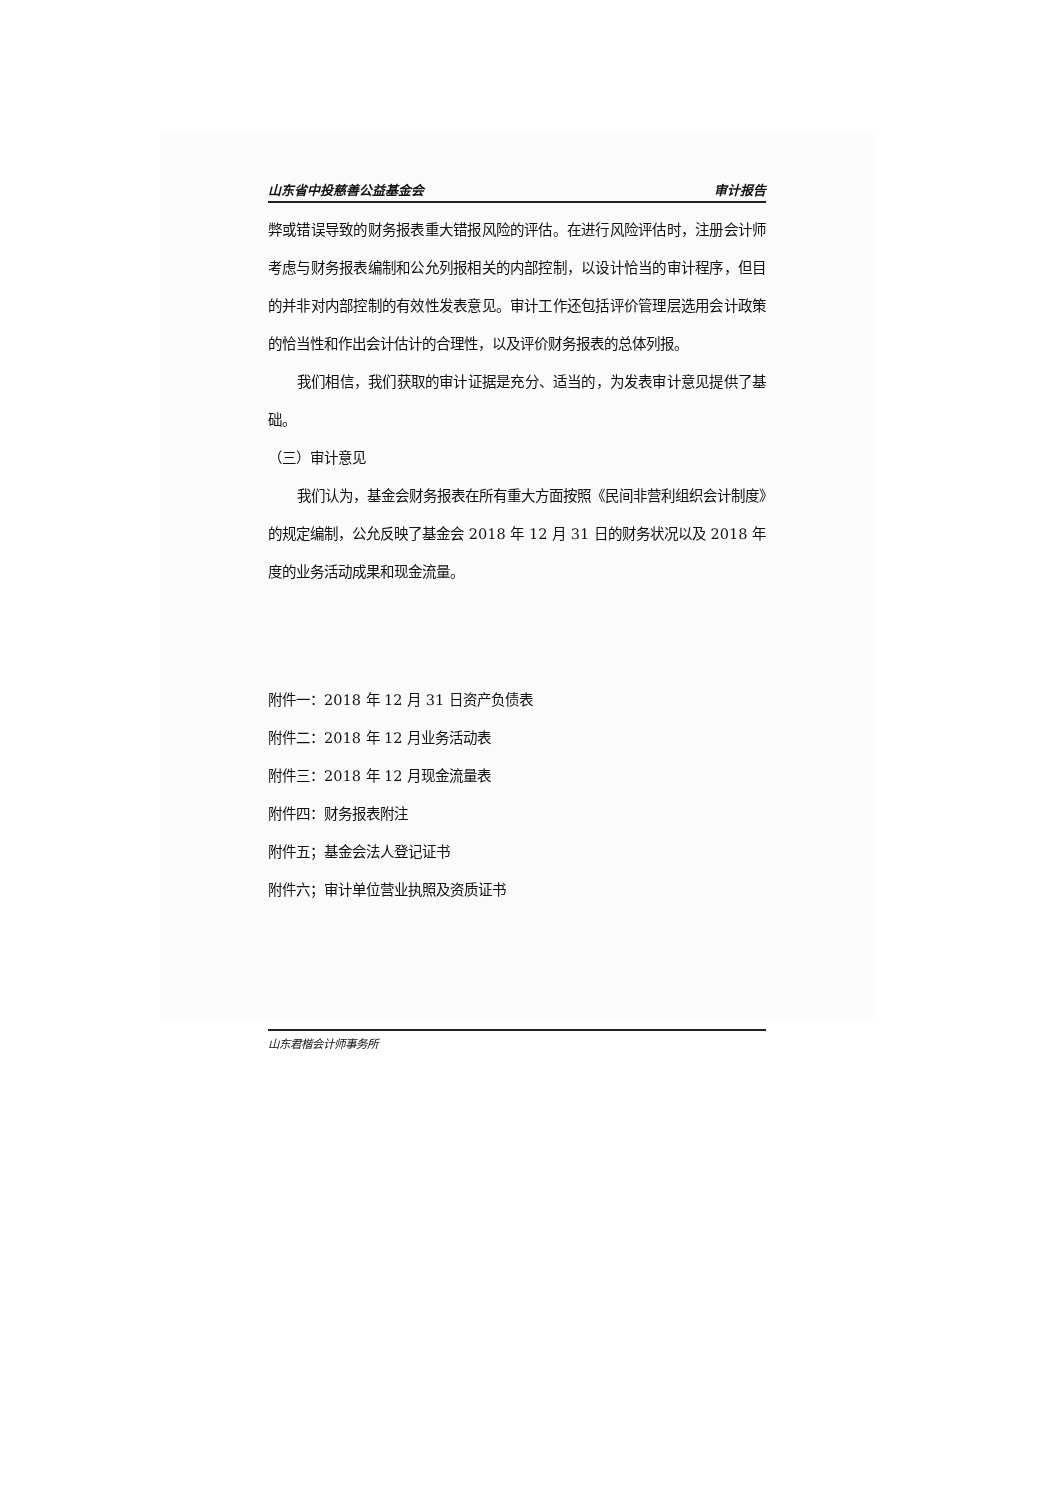山东省中投慈善公益基金会 审计报告
弊或错误导致的财务报表重大错报风险的评估。在进行风险评估时，注册会计师考虑与财务报表编制和公允列报相关的内部控制，以设计恰当的审计程序，但目的并非对内部控制的有效性发表意见。审计工作还包括评价管理层选用会计政策的恰当性和作出会计估计的合理性，以及评价财务报表的总体列报。
我们相信，我们获取的审计证据是充分、适当的，为发表审计意见提供了基础。
（三）审计意见
我们认为，基金会财务报表在所有重大方面按照《民间非营利组织会计制度》的规定编制，公允反映了基金会 2018 年 12 月 31 日的财务状况以及 2018 年度的业务活动成果和现金流量。
附件一：2018 年 12 月 31 日资产负债表
附件二：2018 年 12 月业务活动表
附件三：2018 年 12 月现金流量表
附件四：财务报表附注
附件五；基金会法人登记证书
附件六；审计单位营业执照及资质证书
山东君楷会计师事务所